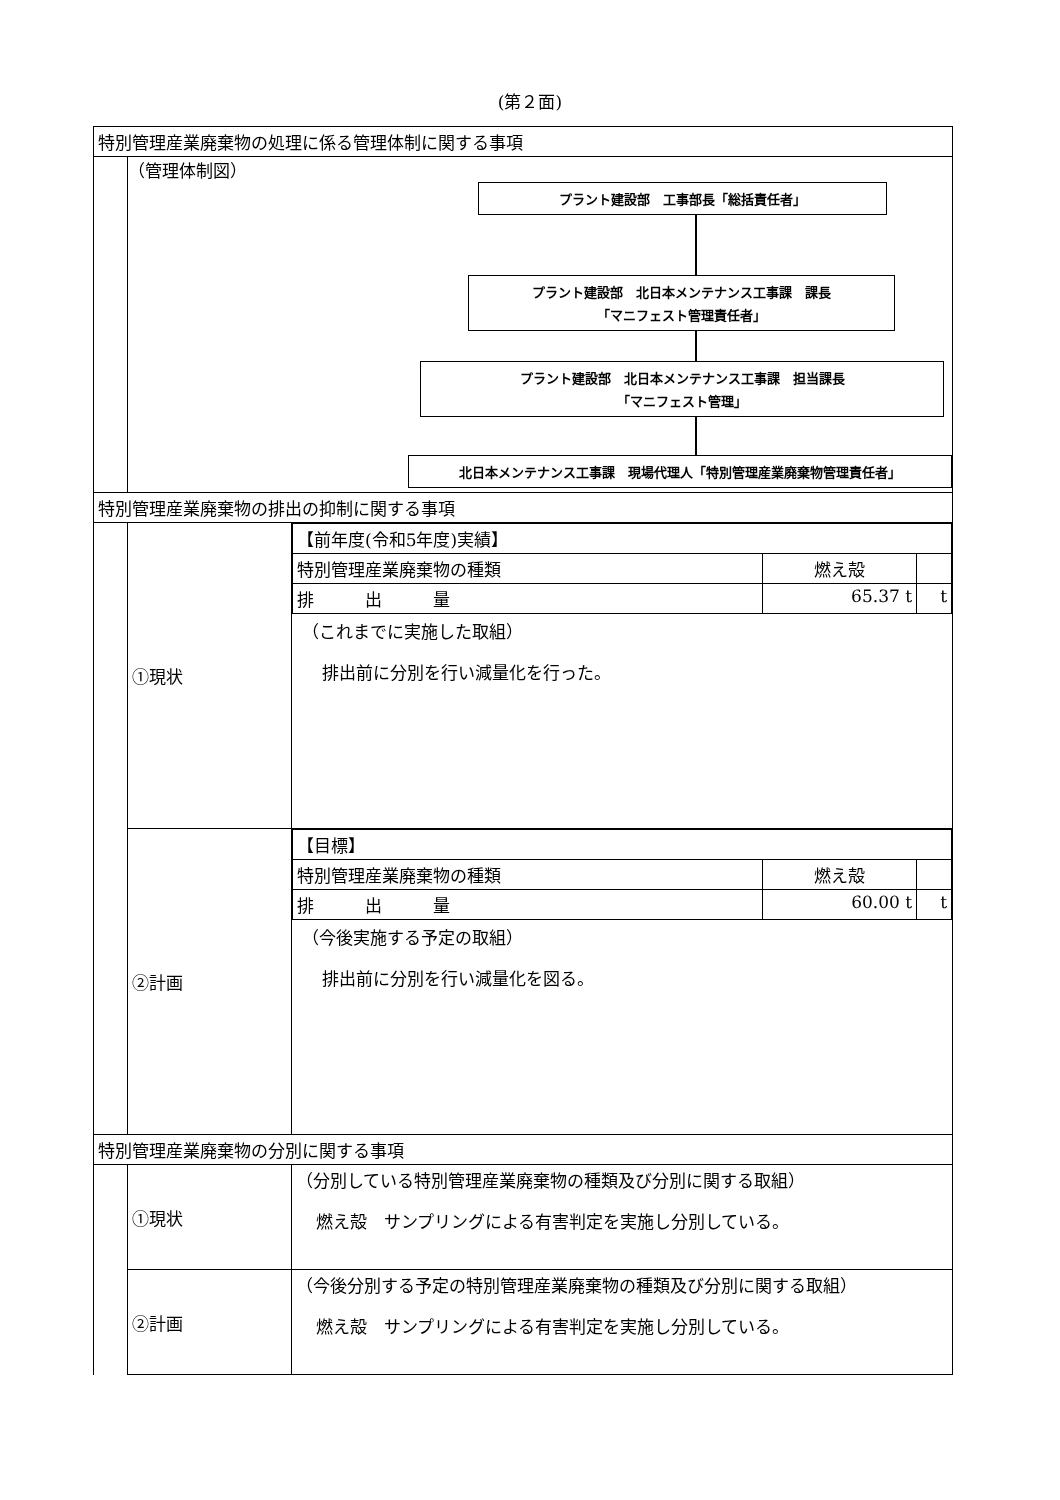(第２面)
| 特別管理産業廃棄物の処理に係る管理体制に関する事項 | | |
| | （管理体制図） プラント建設部 工事部長「総括責任者」 プラント建設部 北日本メンテナンス工事課 課長 「マニフェスト管理責任者」 プラント建設部 北日本メンテナンス工事課 担当課長 「マニフェスト管理」 北日本メンテナンス工事課 現場代理人「特別管理産業廃棄物管理責任者」 | |
| 特別管理産業廃棄物の排出の抑制に関する事項 | | |
| | ①現状 | / 【前年度(令和5年度)実績】 / / / / 特別管理産業廃棄物の種類 / 燃え殻 / / / 排 出 量 / 65.37 t / t / （これまでに実施した取組） 排出前に分別を行い減量化を行った。 |
| | ②計画 | / 【目標】 / / / / 特別管理産業廃棄物の種類 / 燃え殻 / / / 排 出 量 / 60.00 t / t / （今後実施する予定の取組） 排出前に分別を行い減量化を図る。 |
| 特別管理産業廃棄物の分別に関する事項 | | |
| | ①現状 | （分別している特別管理産業廃棄物の種類及び分別に関する取組） 燃え殻 サンプリングによる有害判定を実施し分別している。 |
| | ②計画 | （今後分別する予定の特別管理産業廃棄物の種類及び分別に関する取組） 燃え殻 サンプリングによる有害判定を実施し分別している。 |